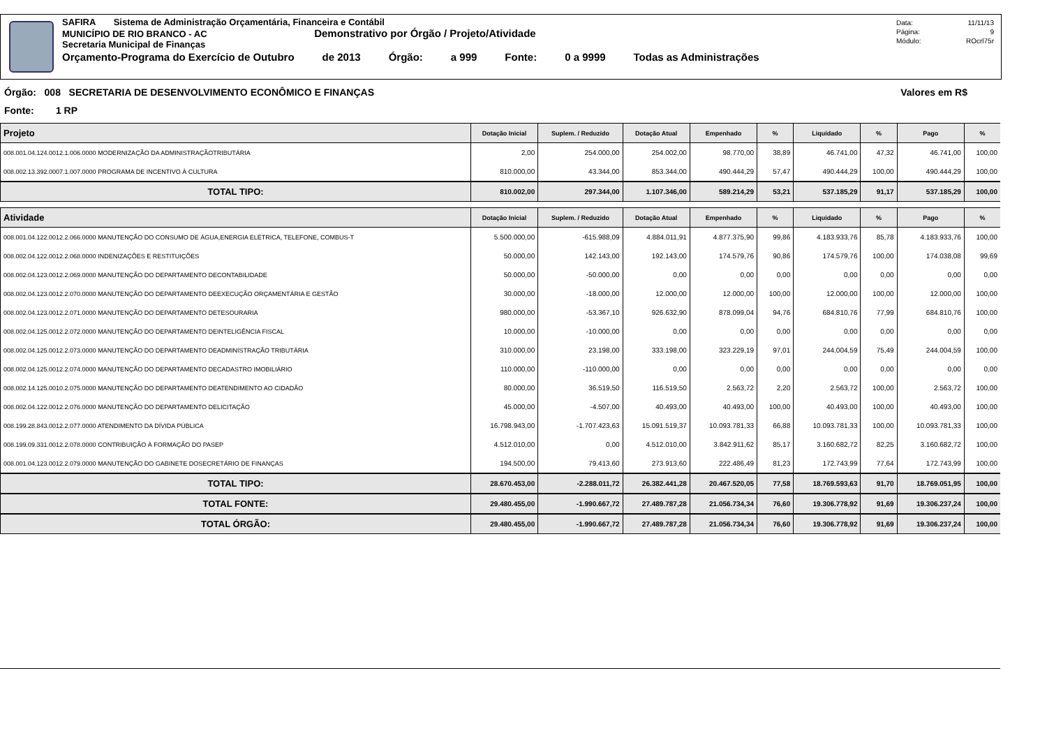SAFIRA Sistema de Administração Orçamentária, Financeira e Contábil
MUNICÍPIO DE RIO BRANCO - AC Demonstrativo por Órgão / Projeto/Atividade
Secretaria Municipal de Finanças
Orçamento-Programa do Exercício de Outubro de 2013 Órgão: a 999 Fonte: 0 a 9999 Todas as Administrações
Data: 11/11/13
Página: 9
Módulo: ROcrl75r
Órgão: 008 SECRETARIA DE DESENVOLVIMENTO ECONÔMICO E FINANÇAS Valores em R$
Fonte: 1 RP
| Projeto | Dotação Inicial | Suplem. / Reduzido | Dotação Atual | Empenhado | % | Liquidado | % | Pago | % |
| --- | --- | --- | --- | --- | --- | --- | --- | --- | --- |
| 008.001.04.124.0012.1.006.0000 MODERNIZAÇÃO DA ADMINISTRAÇÃOTRIBUTÁRIA | 2,00 | 254.000,00 | 254.002,00 | 98.770,00 | 38,89 | 46.741,00 | 47,32 | 46.741,00 | 100,00 |
| 008.002.13.392.0007.1.007.0000 PROGRAMA DE INCENTIVO À CULTURA | 810.000,00 | 43.344,00 | 853.344,00 | 490.444,29 | 57,47 | 490.444,29 | 100,00 | 490.444,29 | 100,00 |
| TOTAL TIPO: | 810.002,00 | 297.344,00 | 1.107.346,00 | 589.214,29 | 53,21 | 537.185,29 | 91,17 | 537.185,29 | 100,00 |
| Atividade | Dotação Inicial | Suplem. / Reduzido | Dotação Atual | Empenhado | % | Liquidado | % | Pago | % |
| 008.001.04.122.0012.2.066.0000 MANUTENÇÃO DO CONSUMO DE ÁGUA,ENERGIA ELÉTRICA, TELEFONE, COMBUS-T | 5.500.000,00 | -615.988,09 | 4.884.011,91 | 4.877.375,90 | 99,86 | 4.183.933,76 | 85,78 | 4.183.933,76 | 100,00 |
| 008.002.04.122.0012.2.068.0000 INDENIZAÇÕES E RESTITUIÇÕES | 50.000,00 | 142.143,00 | 192.143,00 | 174.579,76 | 90,86 | 174.579,76 | 100,00 | 174.038,08 | 99,69 |
| 008.002.04.123.0012.2.069.0000 MANUTENÇÃO DO DEPARTAMENTO DECONTABILIDADE | 50.000,00 | -50.000,00 | 0,00 | 0,00 | 0,00 | 0,00 | 0,00 | 0,00 | 0,00 |
| 008.002.04.123.0012.2.070.0000 MANUTENÇÃO DO DEPARTAMENTO DEEXECUÇÃO ORÇAMENTÁRIA E GESTÃO | 30.000,00 | -18.000,00 | 12.000,00 | 12.000,00 | 100,00 | 12.000,00 | 100,00 | 12.000,00 | 100,00 |
| 008.002.04.123.0012.2.071.0000 MANUTENÇÃO DO DEPARTAMENTO DETESOURARIA | 980.000,00 | -53.367,10 | 926.632,90 | 878.099,04 | 94,76 | 684.810,76 | 77,99 | 684.810,76 | 100,00 |
| 008.002.04.125.0012.2.072.0000 MANUTENÇÃO DO DEPARTAMENTO DEINTELIGÊNCIA FISCAL | 10.000,00 | -10.000,00 | 0,00 | 0,00 | 0,00 | 0,00 | 0,00 | 0,00 | 0,00 |
| 008.002.04.125.0012.2.073.0000 MANUTENÇÃO DO DEPARTAMENTO DEADMINISTRAÇÃO TRIBUTÁRIA | 310.000,00 | 23.198,00 | 333.198,00 | 323.229,19 | 97,01 | 244.004,59 | 75,49 | 244.004,59 | 100,00 |
| 008.002.04.125.0012.2.074.0000 MANUTENÇÃO DO DEPARTAMENTO DECADASTRO IMOBILIÁRIO | 110.000,00 | -110.000,00 | 0,00 | 0,00 | 0,00 | 0,00 | 0,00 | 0,00 | 0,00 |
| 008.002.14.125.0010.2.075.0000 MANUTENÇÃO DO DEPARTAMENTO DEATENDIMENTO AO CIDADÃO | 80.000,00 | 36.519,50 | 116.519,50 | 2.563,72 | 2,20 | 2.563,72 | 100,00 | 2.563,72 | 100,00 |
| 008.002.04.122.0012.2.076.0000 MANUTENÇÃO DO DEPARTAMENTO DELICITAÇÃO | 45.000,00 | -4.507,00 | 40.493,00 | 40.493,00 | 100,00 | 40.493,00 | 100,00 | 40.493,00 | 100,00 |
| 008.199.28.843.0012.2.077.0000 ATENDIMENTO DA DÍVIDA PÚBLICA | 16.798.943,00 | -1.707.423,63 | 15.091.519,37 | 10.093.781,33 | 66,88 | 10.093.781,33 | 100,00 | 10.093.781,33 | 100,00 |
| 008.199.09.331.0012.2.078.0000 CONTRIBUIÇÃO À FORMAÇÃO DO PASEP | 4.512.010,00 | 0,00 | 4.512.010,00 | 3.842.911,62 | 85,17 | 3.160.682,72 | 82,25 | 3.160.682,72 | 100,00 |
| 008.001.04.123.0012.2.079.0000 MANUTENÇÃO DO GABINETE DOSECRETÁRIO DE FINANÇAS | 194.500,00 | 79.413,60 | 273.913,60 | 222.486,49 | 81,23 | 172.743,99 | 77,64 | 172.743,99 | 100,00 |
| TOTAL TIPO: | 28.670.453,00 | -2.288.011,72 | 26.382.441,28 | 20.467.520,05 | 77,58 | 18.769.593,63 | 91,70 | 18.769.051,95 | 100,00 |
| TOTAL FONTE: | 29.480.455,00 | -1.990.667,72 | 27.489.787,28 | 21.056.734,34 | 76,60 | 19.306.778,92 | 91,69 | 19.306.237,24 | 100,00 |
| TOTAL ÓRGÃO: | 29.480.455,00 | -1.990.667,72 | 27.489.787,28 | 21.056.734,34 | 76,60 | 19.306.778,92 | 91,69 | 19.306.237,24 | 100,00 |